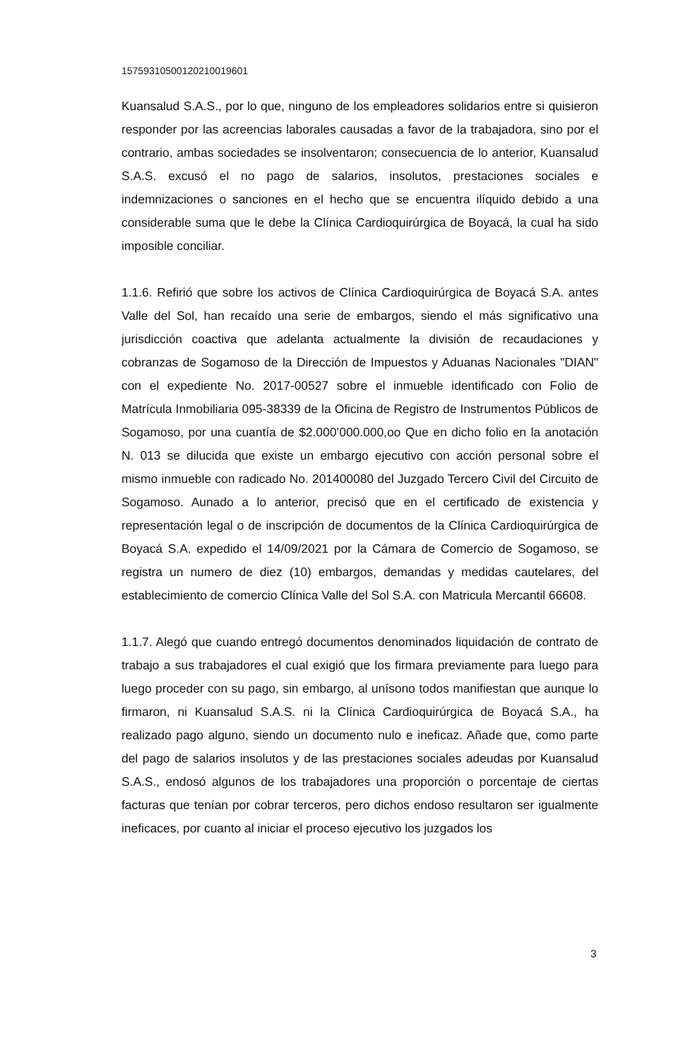157593105001202100196​01
Kuansalud S.A.S., por lo que, ninguno de los empleadores solidarios entre si quisieron responder por las acreencias laborales causadas a favor de la trabajadora, sino por el contrario, ambas sociedades se insolventaron; consecuencia de lo anterior, Kuansalud S.A.S. excusó el no pago de salarios, insolutos, prestaciones sociales e indemnizaciones o sanciones en el hecho que se encuentra ilíquido debido a una considerable suma que le debe la Clínica Cardioquirúrgica de Boyacá, la cual ha sido imposible conciliar.
1.1.6. Refirió que sobre los activos de Clínica Cardioquirúrgica de Boyacá S.A. antes Valle del Sol, han recaído una serie de embargos, siendo el más significativo una jurisdicción coactiva que adelanta actualmente la división de recaudaciones y cobranzas de Sogamoso de la Dirección de Impuestos y Aduanas Nacionales "DIAN" con el expediente No. 2017-00527 sobre el inmueble identificado con Folio de Matrícula Inmobiliaria 095-38339 de la Oficina de Registro de Instrumentos Públicos de Sogamoso, por una cuantía de $2.000’000.000,oo Que en dicho folio en la anotación N. 013 se dilucida que existe un embargo ejecutivo con acción personal sobre el mismo inmueble con radicado No. 201400080 del Juzgado Tercero Civil del Circuito de Sogamoso. Aunado a lo anterior, precisó que en el certificado de existencia y representación legal o de inscripción de documentos de la Clínica Cardioquirúrgica de Boyacá S.A. expedido el 14/09/2021 por la Cámara de Comercio de Sogamoso, se registra un numero de diez (10) embargos, demandas y medidas cautelares, del establecimiento de comercio Clínica Valle del Sol S.A. con Matricula Mercantil 66608.
1.1.7. Alegó que cuando entregó documentos denominados liquidación de contrato de trabajo a sus trabajadores el cual exigió que los firmara previamente para luego para luego proceder con su pago, sin embargo, al unísono todos manifiestan que aunque lo firmaron, ni Kuansalud S.A.S. ni la Clínica Cardioquirúrgica de Boyacá S.A., ha realizado pago alguno, siendo un documento nulo e ineficaz. Añade que, como parte del pago de salarios insolutos y de las prestaciones sociales adeudas por Kuansalud S.A.S., endosó algunos de los trabajadores una proporción o porcentaje de ciertas facturas que tenían por cobrar terceros, pero dichos endoso resultaron ser igualmente ineficaces, por cuanto al iniciar el proceso ejecutivo los juzgados los
3